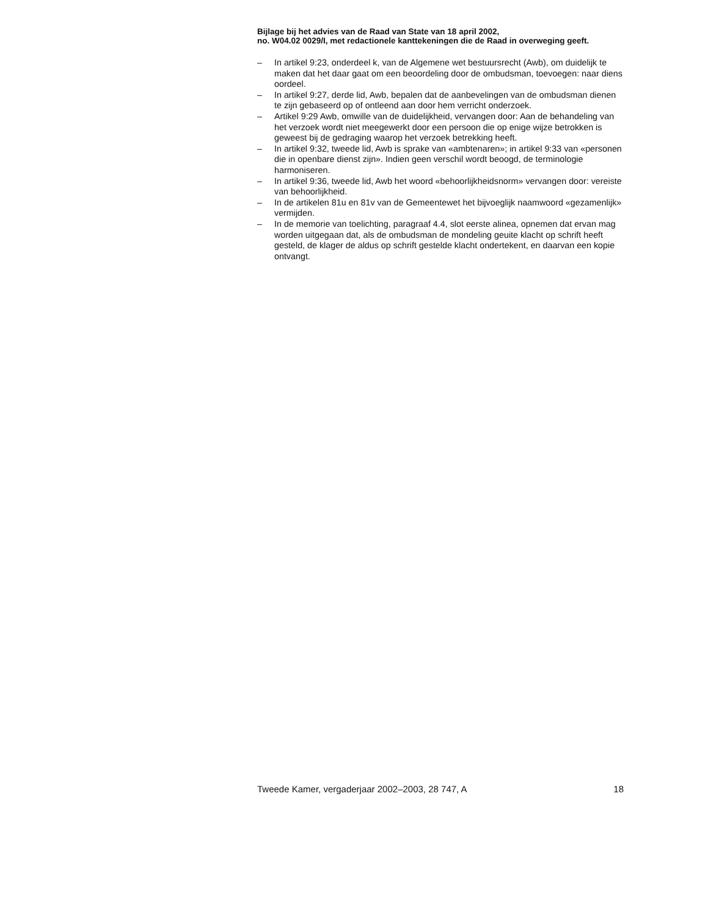Bijlage bij het advies van de Raad van State van 18 april 2002,
no. W04.02 0029/I, met redactionele kanttekeningen die de Raad in overweging geeft.
– In artikel 9:23, onderdeel k, van de Algemene wet bestuursrecht (Awb), om duidelijk te maken dat het daar gaat om een beoordeling door de ombudsman, toevoegen: naar diens oordeel.
– In artikel 9:27, derde lid, Awb, bepalen dat de aanbevelingen van de ombudsman dienen te zijn gebaseerd op of ontleend aan door hem verricht onderzoek.
– Artikel 9:29 Awb, omwille van de duidelijkheid, vervangen door: Aan de behandeling van het verzoek wordt niet meegewerkt door een persoon die op enige wijze betrokken is geweest bij de gedraging waarop het verzoek betrekking heeft.
– In artikel 9:32, tweede lid, Awb is sprake van «ambtenaren»; in artikel 9:33 van «personen die in openbare dienst zijn». Indien geen verschil wordt beoogd, de terminologie harmoniseren.
– In artikel 9:36, tweede lid, Awb het woord «behoorlijkheidsnorm» vervangen door: vereiste van behoorlijkheid.
– In de artikelen 81u en 81v van de Gemeentewet het bijvoeglijk naamwoord «gezamenlijk» vermijden.
– In de memorie van toelichting, paragraaf 4.4, slot eerste alinea, opnemen dat ervan mag worden uitgegaan dat, als de ombudsman de mondeling geuite klacht op schrift heeft gesteld, de klager de aldus op schrift gestelde klacht ondertekent, en daarvan een kopie ontvangt.
Tweede Kamer, vergaderjaar 2002–2003, 28 747, A 18